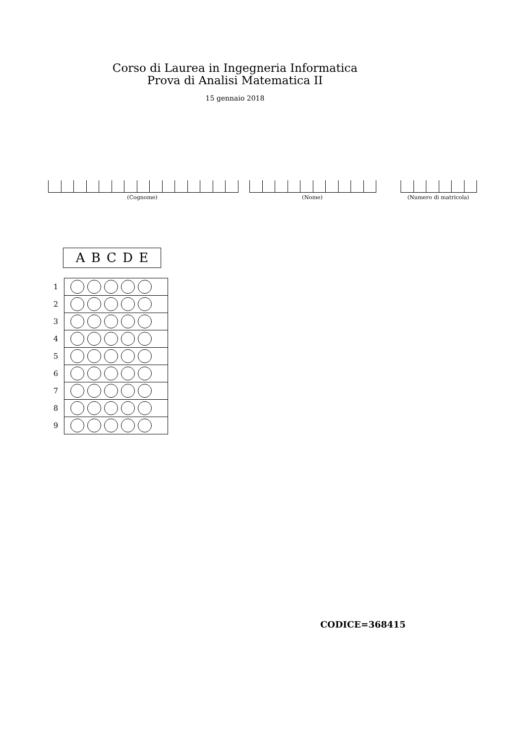Corso di Laurea in Ingegneria Informatica
Prova di Analisi Matematica II
15 gennaio 2018
(Cognome) (Nome) (Numero di matricola)
A B C D E
| 1 | |
| 2 | |
| 3 | |
| 4 | |
| 5 | |
| 6 | |
| 7 | |
| 8 | |
| 9 | |
CODICE=368415